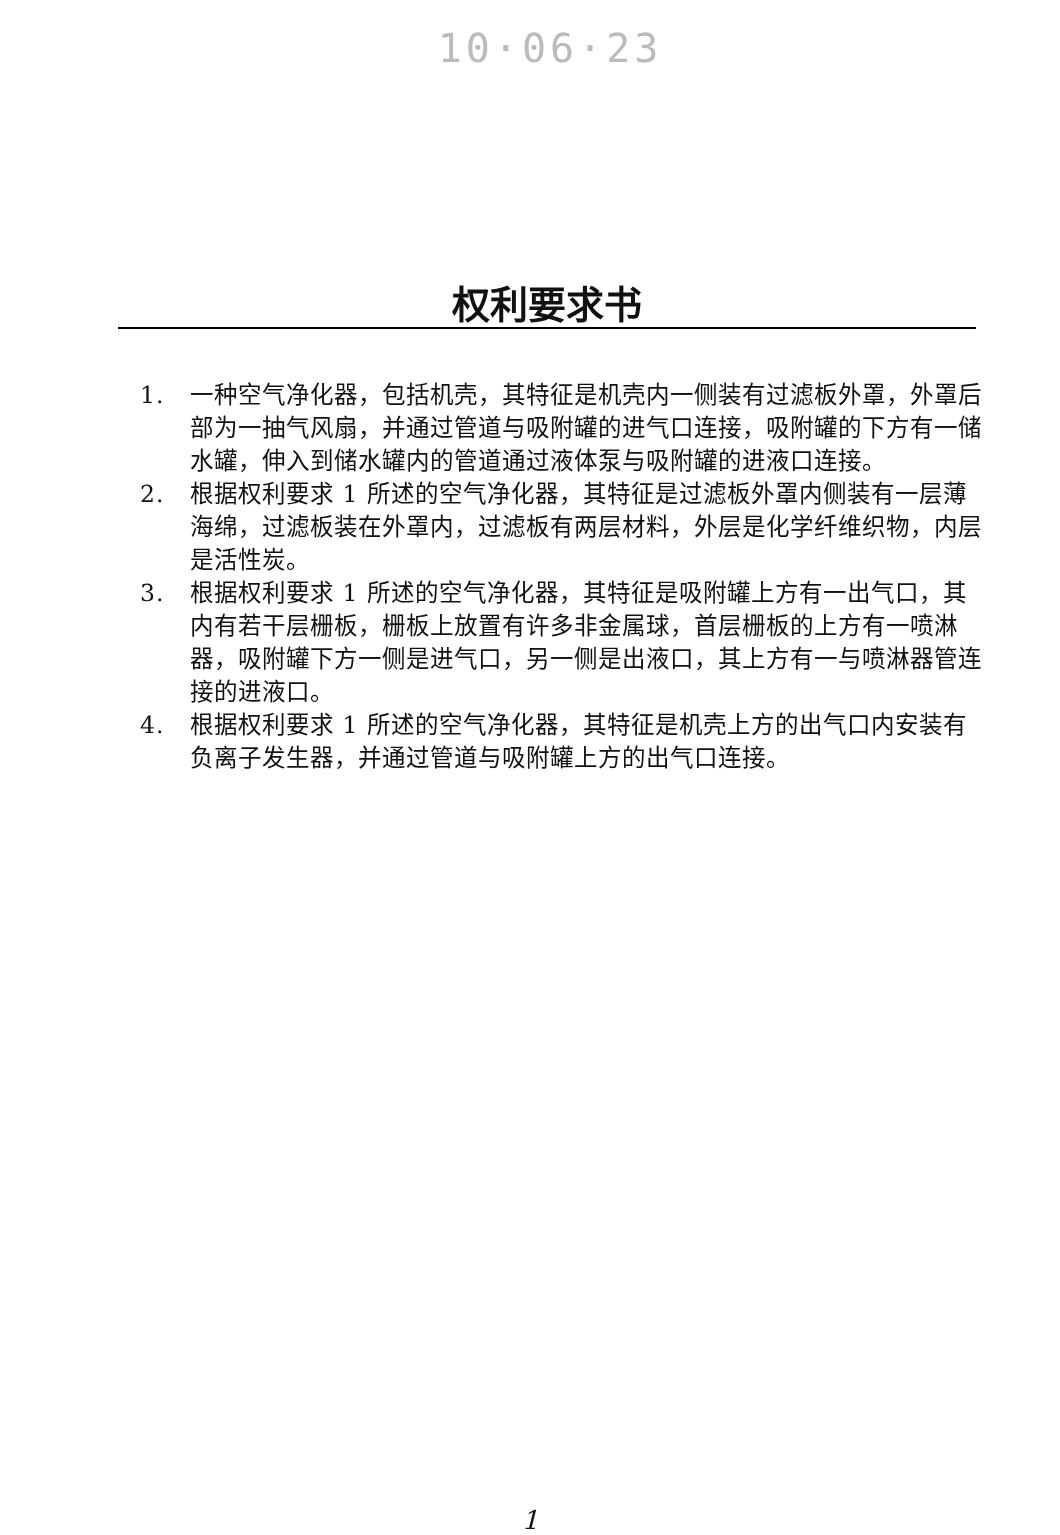10·06·23
权利要求书
1. 一种空气净化器，包括机壳，其特征是机壳内一侧装有过滤板外罩，外罩后部为一抽气风扇，并通过管道与吸附罐的进气口连接，吸附罐的下方有一储水罐，伸入到储水罐内的管道通过液体泵与吸附罐的进液口连接。
2. 根据权利要求 1 所述的空气净化器，其特征是过滤板外罩内侧装有一层薄海绵，过滤板装在外罩内，过滤板有两层材料，外层是化学纤维织物，内层是活性炭。
3. 根据权利要求 1 所述的空气净化器，其特征是吸附罐上方有一出气口，其内有若干层栅板，栅板上放置有许多非金属球，首层栅板的上方有一喷淋器，吸附罐下方一侧是进气口，另一侧是出液口，其上方有一与喷淋器管连接的进液口。
4. 根据权利要求 1 所述的空气净化器，其特征是机壳上方的出气口内安装有负离子发生器，并通过管道与吸附罐上方的出气口连接。
1